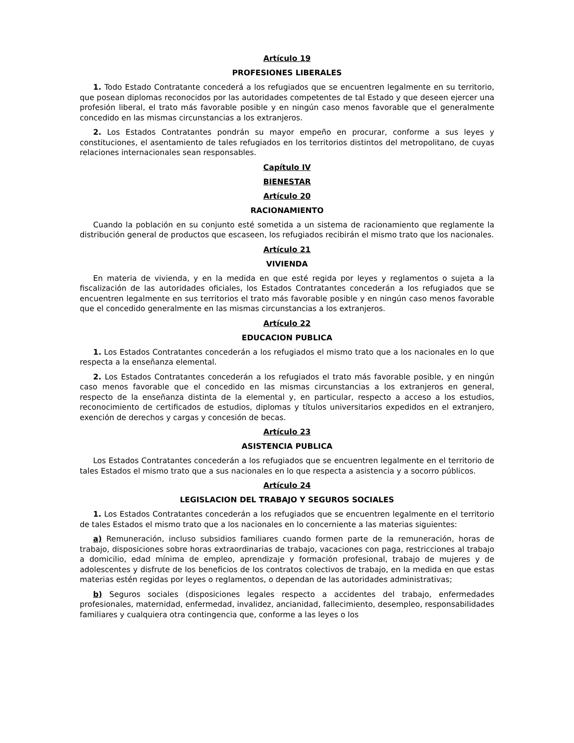Artículo 19
PROFESIONES LIBERALES
1. Todo Estado Contratante concederá a los refugiados que se encuentren legalmente en su territorio, que posean diplomas reconocidos por las autoridades competentes de tal Estado y que deseen ejercer una profesión liberal, el trato más favorable posible y en ningún caso menos favorable que el generalmente concedido en las mismas circunstancias a los extranjeros.
2. Los Estados Contratantes pondrán su mayor empeño en procurar, conforme a sus leyes y constituciones, el asentamiento de tales refugiados en los territorios distintos del metropolitano, de cuyas relaciones internacionales sean responsables.
Capítulo IV
BIENESTAR
Artículo 20
RACIONAMIENTO
Cuando la población en su conjunto esté sometida a un sistema de racionamiento que reglamente la distribución general de productos que escaseen, los refugiados recibirán el mismo trato que los nacionales.
Artículo 21
VIVIENDA
En materia de vivienda, y en la medida en que esté regida por leyes y reglamentos o sujeta a la fiscalización de las autoridades oficiales, los Estados Contratantes concederán a los refugiados que se encuentren legalmente en sus territorios el trato más favorable posible y en ningún caso menos favorable que el concedido generalmente en las mismas circunstancias a los extranjeros.
Artículo 22
EDUCACION PUBLICA
1. Los Estados Contratantes concederán a los refugiados el mismo trato que a los nacionales en lo que respecta a la enseñanza elemental.
2. Los Estados Contratantes concederán a los refugiados el trato más favorable posible, y en ningún caso menos favorable que el concedido en las mismas circunstancias a los extranjeros en general, respecto de la enseñanza distinta de la elemental y, en particular, respecto a acceso a los estudios, reconocimiento de certificados de estudios, diplomas y títulos universitarios expedidos en el extranjero, exención de derechos y cargas y concesión de becas.
Artículo 23
ASISTENCIA PUBLICA
Los Estados Contratantes concederán a los refugiados que se encuentren legalmente en el territorio de tales Estados el mismo trato que a sus nacionales en lo que respecta a asistencia y a socorro públicos.
Artículo 24
LEGISLACION DEL TRABAJO Y SEGUROS SOCIALES
1. Los Estados Contratantes concederán a los refugiados que se encuentren legalmente en el territorio de tales Estados el mismo trato que a los nacionales en lo concerniente a las materias siguientes:
a) Remuneración, incluso subsidios familiares cuando formen parte de la remuneración, horas de trabajo, disposiciones sobre horas extraordinarias de trabajo, vacaciones con paga, restricciones al trabajo a domicilio, edad mínima de empleo, aprendizaje y formación profesional, trabajo de mujeres y de adolescentes y disfrute de los beneficios de los contratos colectivos de trabajo, en la medida en que estas materias estén regidas por leyes o reglamentos, o dependan de las autoridades administrativas;
b) Seguros sociales (disposiciones legales respecto a accidentes del trabajo, enfermedades profesionales, maternidad, enfermedad, invalidez, ancianidad, fallecimiento, desempleo, responsabilidades familiares y cualquiera otra contingencia que, conforme a las leyes o los